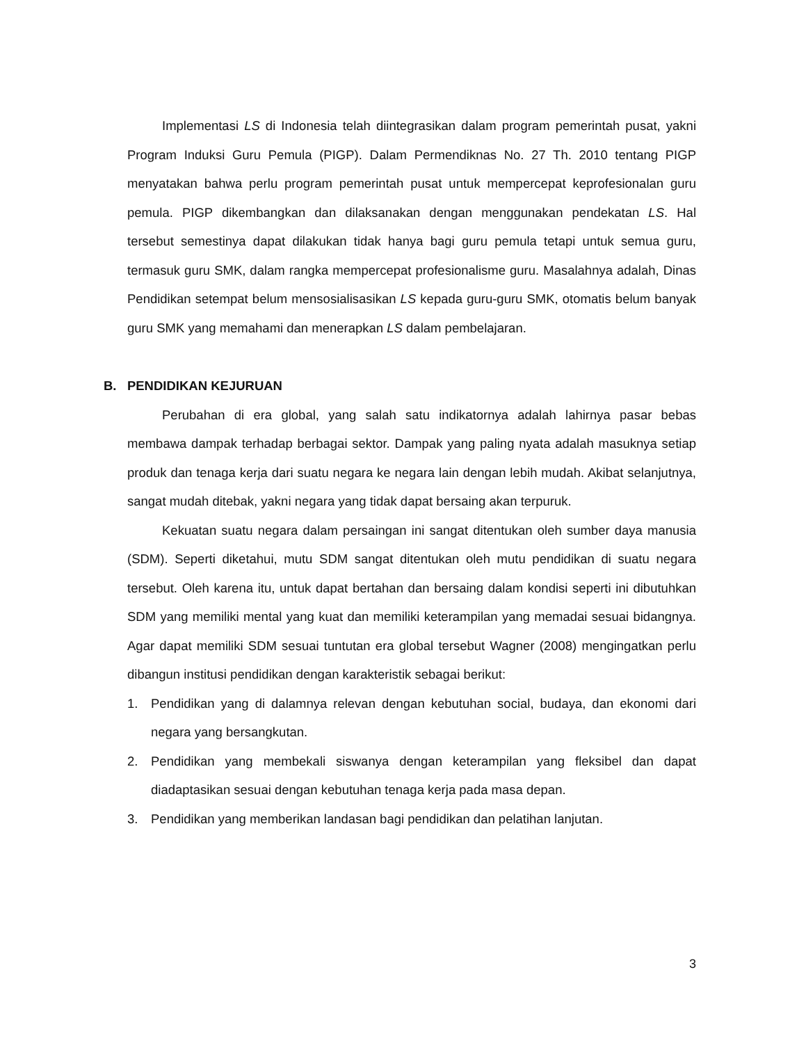Implementasi LS di Indonesia telah diintegrasikan dalam program pemerintah pusat, yakni Program Induksi Guru Pemula (PIGP). Dalam Permendiknas No. 27 Th. 2010 tentang PIGP menyatakan bahwa perlu program pemerintah pusat untuk mempercepat keprofesionalan guru pemula. PIGP dikembangkan dan dilaksanakan dengan menggunakan pendekatan LS. Hal tersebut semestinya dapat dilakukan tidak hanya bagi guru pemula tetapi untuk semua guru, termasuk guru SMK, dalam rangka mempercepat profesionalisme guru. Masalahnya adalah, Dinas Pendidikan setempat belum mensosialisasikan LS kepada guru-guru SMK, otomatis belum banyak guru SMK yang memahami dan menerapkan LS dalam pembelajaran.
B. PENDIDIKAN KEJURUAN
Perubahan di era global, yang salah satu indikatornya adalah lahirnya pasar bebas membawa dampak terhadap berbagai sektor. Dampak yang paling nyata adalah masuknya setiap produk dan tenaga kerja dari suatu negara ke negara lain dengan lebih mudah. Akibat selanjutnya, sangat mudah ditebak, yakni negara yang tidak dapat bersaing akan terpuruk.
Kekuatan suatu negara dalam persaingan ini sangat ditentukan oleh sumber daya manusia (SDM). Seperti diketahui, mutu SDM sangat ditentukan oleh mutu pendidikan di suatu negara tersebut. Oleh karena itu, untuk dapat bertahan dan bersaing dalam kondisi seperti ini dibutuhkan SDM yang memiliki mental yang kuat dan memiliki keterampilan yang memadai sesuai bidangnya. Agar dapat memiliki SDM sesuai tuntutan era global tersebut Wagner (2008) mengingatkan perlu dibangun institusi pendidikan dengan karakteristik sebagai berikut:
1. Pendidikan yang di dalamnya relevan dengan kebutuhan social, budaya, dan ekonomi dari negara yang bersangkutan.
2. Pendidikan yang membekali siswanya dengan keterampilan yang fleksibel dan dapat diadaptasikan sesuai dengan kebutuhan tenaga kerja pada masa depan.
3. Pendidikan yang memberikan landasan bagi pendidikan dan pelatihan lanjutan.
3